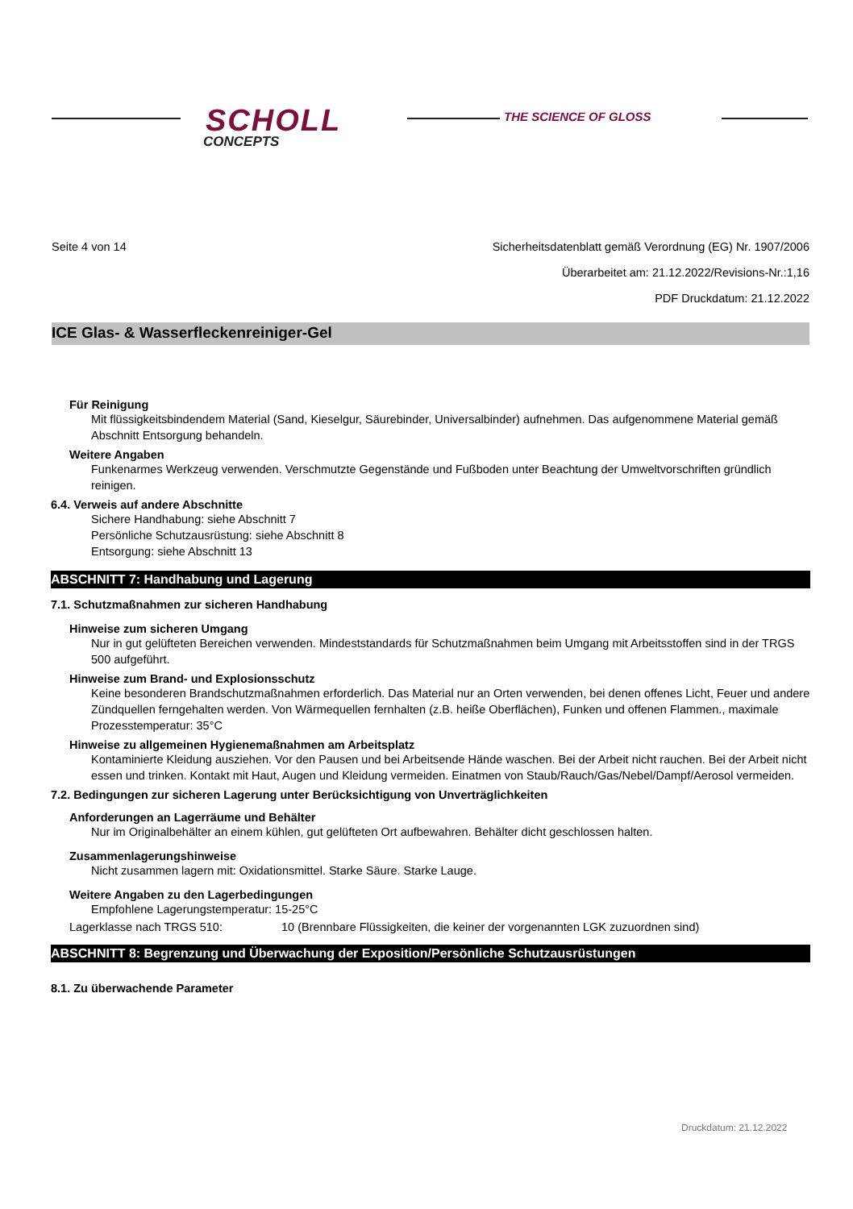SCHOLL
CONCEPTS
THE SCIENCE OF GLOSS
Seite 4 von 14 Sicherheitsdatenblatt gemäß Verordnung (EG) Nr. 1907/2006
Überarbeitet am: 21.12.2022/Revisions-Nr.:1,16
PDF Druckdatum: 21.12.2022
ICE Glas- & Wasserfleckenreiniger-Gel
Für Reinigung
Mit flüssigkeitsbindendem Material (Sand, Kieselgur, Säurebinder, Universalbinder) aufnehmen. Das aufgenommene Material gemäß Abschnitt Entsorgung behandeln.
Weitere Angaben
Funkenarmes Werkzeug verwenden. Verschmutzte Gegenstände und Fußboden unter Beachtung der Umweltvorschriften gründlich reinigen.
6.4. Verweis auf andere Abschnitte
Sichere Handhabung: siehe Abschnitt 7
Persönliche Schutzausrüstung: siehe Abschnitt 8
Entsorgung: siehe Abschnitt 13
ABSCHNITT 7: Handhabung und Lagerung
7.1. Schutzmaßnahmen zur sicheren Handhabung
Hinweise zum sicheren Umgang
Nur in gut gelüfteten Bereichen verwenden. Mindeststandards für Schutzmaßnahmen beim Umgang mit Arbeitsstoffen sind in der TRGS 500 aufgeführt.
Hinweise zum Brand- und Explosionsschutz
Keine besonderen Brandschutzmaßnahmen erforderlich. Das Material nur an Orten verwenden, bei denen offenes Licht, Feuer und andere Zündquellen ferngehalten werden. Von Wärmequellen fernhalten (z.B. heiße Oberflächen), Funken und offenen Flammen., maximale Prozesstemperatur: 35°C
Hinweise zu allgemeinen Hygienemaßnahmen am Arbeitsplatz
Kontaminierte Kleidung ausziehen. Vor den Pausen und bei Arbeitsende Hände waschen. Bei der Arbeit nicht rauchen. Bei der Arbeit nicht essen und trinken. Kontakt mit Haut, Augen und Kleidung vermeiden. Einatmen von Staub/Rauch/Gas/Nebel/Dampf/Aerosol vermeiden.
7.2. Bedingungen zur sicheren Lagerung unter Berücksichtigung von Unverträglichkeiten
Anforderungen an Lagerräume und Behälter
Nur im Originalbehälter an einem kühlen, gut gelüfteten Ort aufbewahren. Behälter dicht geschlossen halten.
Zusammenlagerungshinweise
Nicht zusammen lagern mit: Oxidationsmittel. Starke Säure. Starke Lauge.
Weitere Angaben zu den Lagerbedingungen
Empfohlene Lagerungstemperatur: 15-25°C
Lagerklasse nach TRGS 510: 10 (Brennbare Flüssigkeiten, die keiner der vorgenannten LGK zuzuordnen sind)
ABSCHNITT 8: Begrenzung und Überwachung der Exposition/Persönliche Schutzausrüstungen
8.1. Zu überwachende Parameter
Druckdatum: 21.12.2022